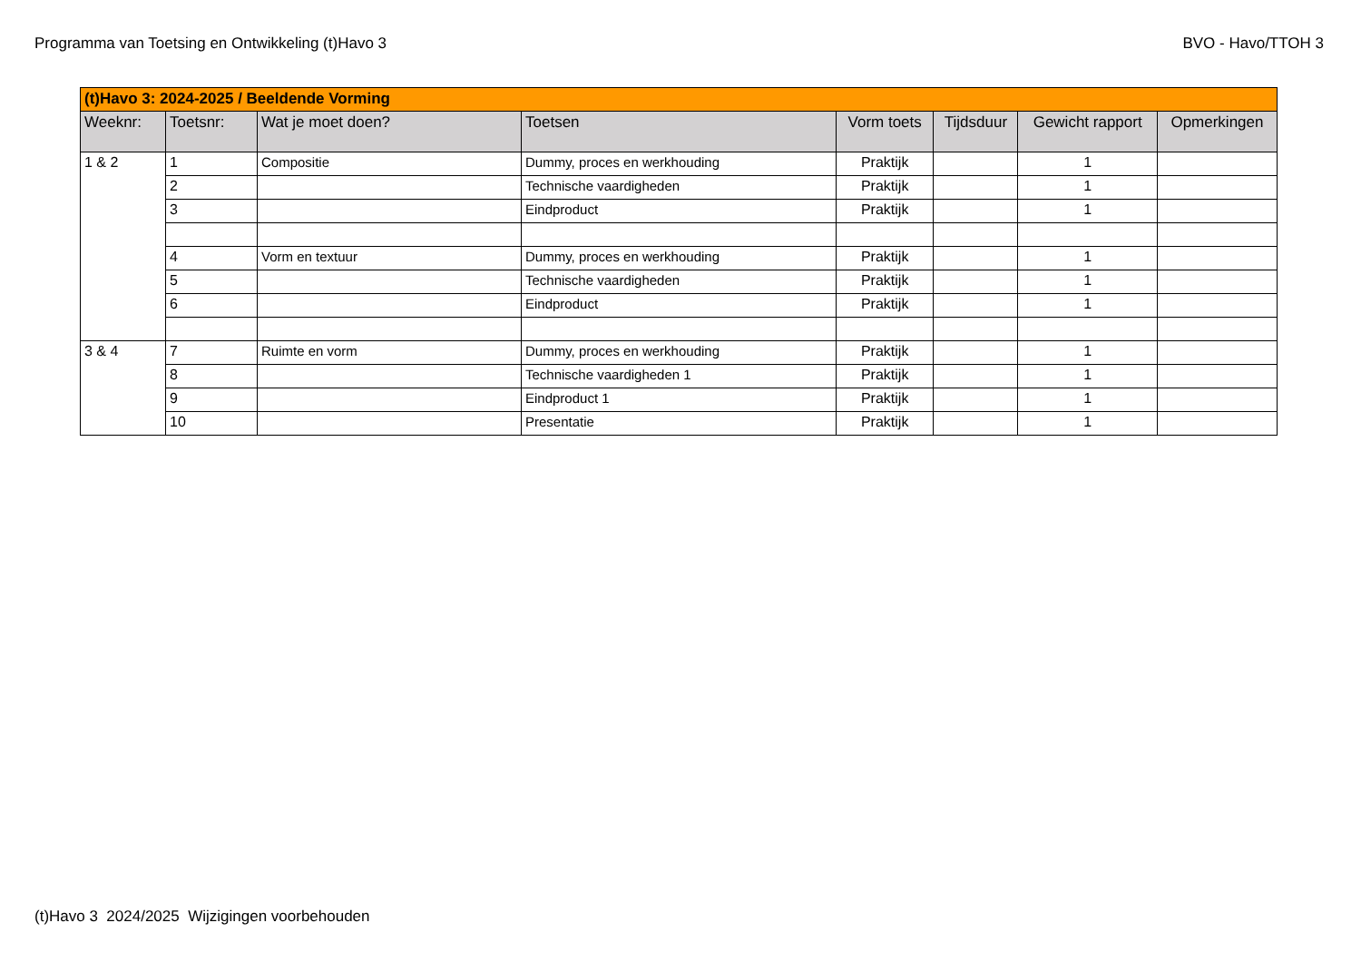Programma van Toetsing en Ontwikkeling (t)Havo 3 BVO - Havo/TTOH 3
| (t)Havo 3: 2024-2025 / Beeldende Vorming | | | | | | | |
| Weeknr: | Toetsnr: | Wat je moet doen? | Toetsen | Vorm toets | Tijdsduur | Gewicht rapport | Opmerkingen |
| 1 & 2 | 1 | Compositie | Dummy, proces en werkhouding | Praktijk | | 1 | |
| | 2 | | Technische vaardigheden | Praktijk | | 1 | |
| | 3 | | Eindproduct | Praktijk | | 1 | |
| | 4 | Vorm en textuur | Dummy, proces en werkhouding | Praktijk | | 1 | |
| | 5 | | Technische vaardigheden | Praktijk | | 1 | |
| | 6 | | Eindproduct | Praktijk | | 1 | |
| 3 & 4 | 7 | Ruimte en vorm | Dummy, proces en werkhouding | Praktijk | | 1 | |
| | 8 | | Technische vaardigheden 1 | Praktijk | | 1 | |
| | 9 | | Eindproduct 1 | Praktijk | | 1 | |
| | 10 | | Presentatie | Praktijk | | 1 | |
(t)Havo 3 2024/2025 Wijzigingen voorbehouden